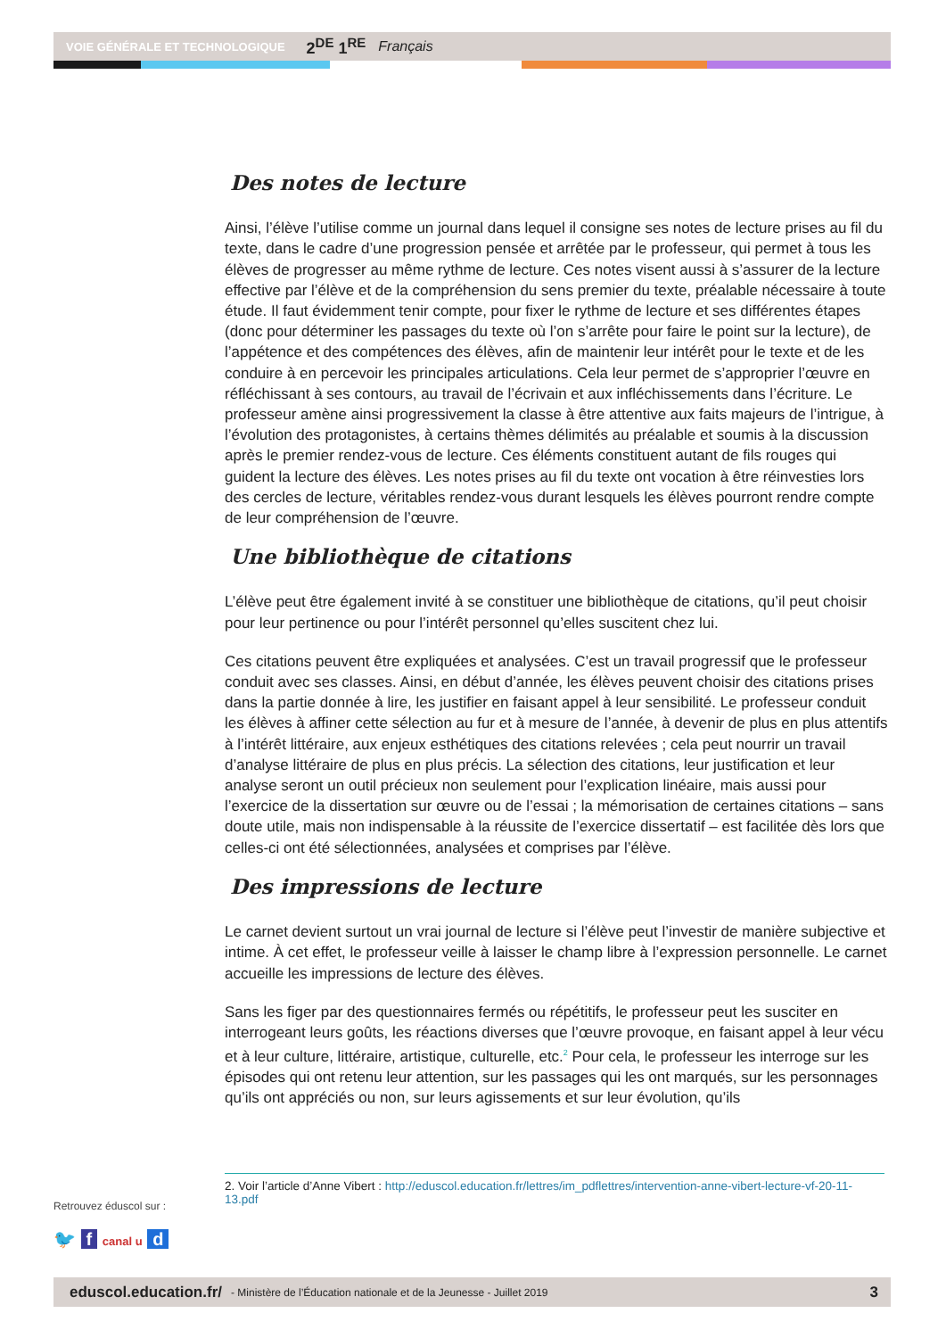VOIE GÉNÉRALE ET TECHNOLOGIQUE 2<sup>DE</sup> 1<sup>RE</sup> Français
Des notes de lecture
Ainsi, l’élève l’utilise comme un journal dans lequel il consigne ses notes de lecture prises au fil du texte, dans le cadre d’une progression pensée et arrêtée par le professeur, qui permet à tous les élèves de progresser au même rythme de lecture. Ces notes visent aussi à s’assurer de la lecture effective par l’élève et de la compréhension du sens premier du texte, préalable nécessaire à toute étude. Il faut évidemment tenir compte, pour fixer le rythme de lecture et ses différentes étapes (donc pour déterminer les passages du texte où l’on s’arrête pour faire le point sur la lecture), de l’appétence et des compétences des élèves, afin de maintenir leur intérêt pour le texte et de les conduire à en percevoir les principales articulations. Cela leur permet de s’approprier l’œuvre en réfléchissant à ses contours, au travail de l’écrivain et aux infléchissements dans l’écriture. Le professeur amène ainsi progressivement la classe à être attentive aux faits majeurs de l’intrigue, à l’évolution des protagonistes, à certains thèmes délimités au préalable et soumis à la discussion après le premier rendez-vous de lecture. Ces éléments constituent autant de fils rouges qui guident la lecture des élèves. Les notes prises au fil du texte ont vocation à être réinvesties lors des cercles de lecture, véritables rendez-vous durant lesquels les élèves pourront rendre compte de leur compréhension de l’œuvre.
Une bibliothèque de citations
L’élève peut être également invité à se constituer une bibliothèque de citations, qu’il peut choisir pour leur pertinence ou pour l’intérêt personnel qu’elles suscitent chez lui.
Ces citations peuvent être expliquées et analysées. C’est un travail progressif que le professeur conduit avec ses classes. Ainsi, en début d’année, les élèves peuvent choisir des citations prises dans la partie donnée à lire, les justifier en faisant appel à leur sensibilité. Le professeur conduit les élèves à affiner cette sélection au fur et à mesure de l’année, à devenir de plus en plus attentifs à l’intérêt littéraire, aux enjeux esthétiques des citations relevées ; cela peut nourrir un travail d’analyse littéraire de plus en plus précis. La sélection des citations, leur justification et leur analyse seront un outil précieux non seulement pour l’explication linéaire, mais aussi pour l’exercice de la dissertation sur œuvre ou de l’essai ; la mémorisation de certaines citations – sans doute utile, mais non indispensable à la réussite de l’exercice dissertatif – est facilitée dès lors que celles-ci ont été sélectionnées, analysées et comprises par l’élève.
Des impressions de lecture
Le carnet devient surtout un vrai journal de lecture si l’élève peut l’investir de manière subjective et intime. À cet effet, le professeur veille à laisser le champ libre à l’expression personnelle. Le carnet accueille les impressions de lecture des élèves.
Sans les figer par des questionnaires fermés ou répétitifs, le professeur peut les susciter en interrogeant leurs goûts, les réactions diverses que l’œuvre provoque, en faisant appel à leur vécu et à leur culture, littéraire, artistique, culturelle, etc.<sup>2</sup> Pour cela, le professeur les interroge sur les épisodes qui ont retenu leur attention, sur les passages qui les ont marqués, sur les personnages qu’ils ont appréciés ou non, sur leurs agissements et sur leur évolution, qu’ils
2. Voir l’article d’Anne Vibert : http://eduscol.education.fr/lettres/im_pdflettres/intervention-anne-vibert-lecture-vf-20-11-13.pdf
Retrouvez éduscol sur :
🐦 f canal u d
eduscol.education.fr/ - Ministère de l’Éducation nationale et de la Jeunesse - Juillet 2019 3